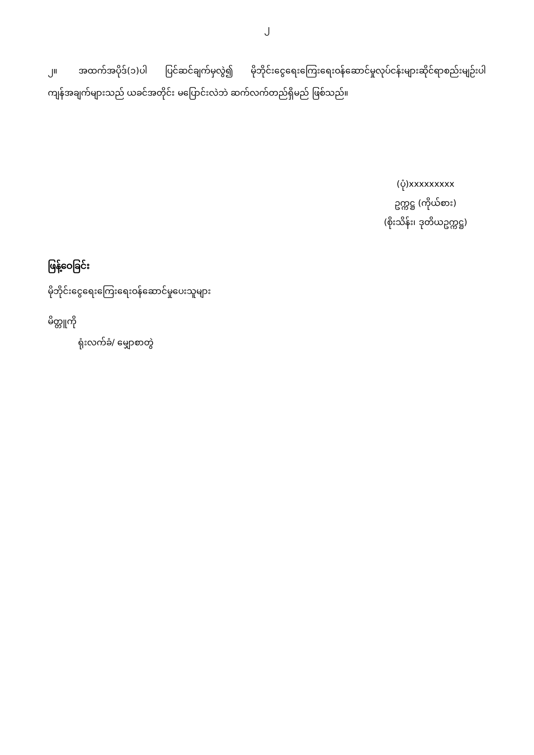၂
၂။ အထက်အပိုဒ်(၁)ပါ ပြင်ဆင်ချက်မှလွဲ၍ မိုဘိုင်းငွေရေးကြေးရေးဝန်ဆောင်မှုလုပ်ငန်းများဆိုင်ရာစည်းမျဉ်းပါ ကျန်အချက်များသည် ယခင်အတိုင်း မပြောင်းလဲဘဲ ဆက်လက်တည်ရှိမည် ဖြစ်သည်။
(ပုံ)xxxxxxxxx
ဥက္ကဋ္ဌ (ကိုယ်စား)
(စိုးသိန်း၊ ဒုတိယဥက္ကဋ္ဌ)
ဖြန့်ဝေခြင်း
မိုဘိုင်းငွေရေးကြေးရေးဝန်ဆောင်မှုပေးသူများ
မိတ္တူကို
ရုံးလက်ခံ/ မျှောစာတွဲ